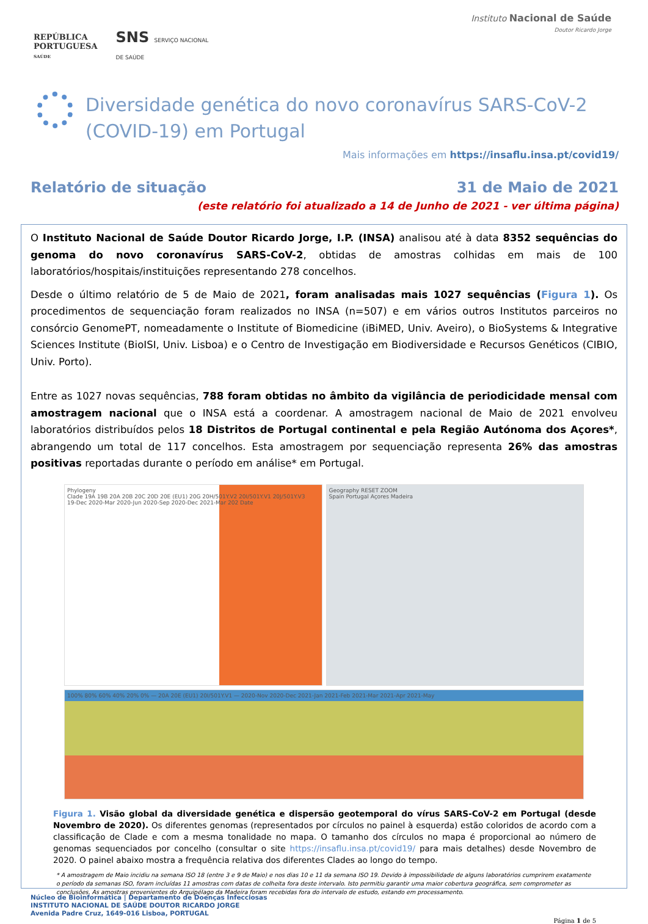REPÚBLICA
PORTUGUESA
SAÚDE
SNS SERVIÇO NACIONAL
DE SAÚDE
Instituto Nacional de Saúde
Doutor Ricardo Jorge
Diversidade genética do novo coronavírus SARS-CoV-2 (COVID-19) em Portugal
Mais informações em https://insaflu.insa.pt/covid19/
Relatório de situação 31 de Maio de 2021
(este relatório foi atualizado a 14 de Junho de 2021 - ver última página)
O Instituto Nacional de Saúde Doutor Ricardo Jorge, I.P. (INSA) analisou até à data 8352 sequências do genoma do novo coronavírus SARS-CoV-2, obtidas de amostras colhidas em mais de 100 laboratórios/hospitais/instituições representando 278 concelhos.
Desde o último relatório de 5 de Maio de 2021, foram analisadas mais 1027 sequências (Figura 1). Os procedimentos de sequenciação foram realizados no INSA (n=507) e em vários outros Institutos parceiros no consórcio GenomePT, nomeadamente o Institute of Biomedicine (iBiMED, Univ. Aveiro), o BioSystems & Integrative Sciences Institute (BioISI, Univ. Lisboa) e o Centro de Investigação em Biodiversidade e Recursos Genéticos (CIBIO, Univ. Porto).
Entre as 1027 novas sequências, 788 foram obtidas no âmbito da vigilância de periodicidade mensal com amostragem nacional que o INSA está a coordenar. A amostragem nacional de Maio de 2021 envolveu laboratórios distribuídos pelos 18 Distritos de Portugal continental e pela Região Autónoma dos Açores*, abrangendo um total de 117 concelhos. Esta amostragem por sequenciação representa 26% das amostras positivas reportadas durante o período em análise* em Portugal.
Phylogeny
Clade 19A 19B 20A 20B 20C 20D 20E (EU1) 20G 20H/501Y.V2 20I/501Y.V1 20J/501Y.V3
19-Dec 2020-Mar 2020-Jun 2020-Sep 2020-Dec 2021-Mar 202 Date
Geography RESET ZOOM
Spain Portugal Açores Madeira
100% 80% 60% 40% 20% 0% — 20A 20E (EU1) 20I/501Y.V1 — 2020-Nov 2020-Dec 2021-Jan 2021-Feb 2021-Mar 2021-Apr 2021-May
Figura 1. Visão global da diversidade genética e dispersão geotemporal do vírus SARS-CoV-2 em Portugal (desde Novembro de 2020). Os diferentes genomas (representados por círculos no painel à esquerda) estão coloridos de acordo com a classificação de Clade e com a mesma tonalidade no mapa. O tamanho dos círculos no mapa é proporcional ao número de genomas sequenciados por concelho (consultar o site https://insaflu.insa.pt/covid19/ para mais detalhes) desde Novembro de 2020. O painel abaixo mostra a frequência relativa dos diferentes Clades ao longo do tempo.
* A amostragem de Maio incidiu na semana ISO 18 (entre 3 e 9 de Maio) e nos dias 10 e 11 da semana ISO 19. Devido à impossibilidade de alguns laboratórios cumprirem exatamente o período da semanas ISO, foram incluídas 11 amostras com datas de colheita fora deste intervalo. Isto permitiu garantir uma maior cobertura geográfica, sem comprometer as conclusões. As amostras provenientes do Arquipélago da Madeira foram recebidas fora do intervalo de estudo, estando em processamento.
Núcleo de Bioinformática | Departamento de Doenças Infecciosas
INSTITUTO NACIONAL DE SAÚDE DOUTOR RICARDO JORGE
Avenida Padre Cruz, 1649-016 Lisboa, PORTUGAL
Página 1 de 5